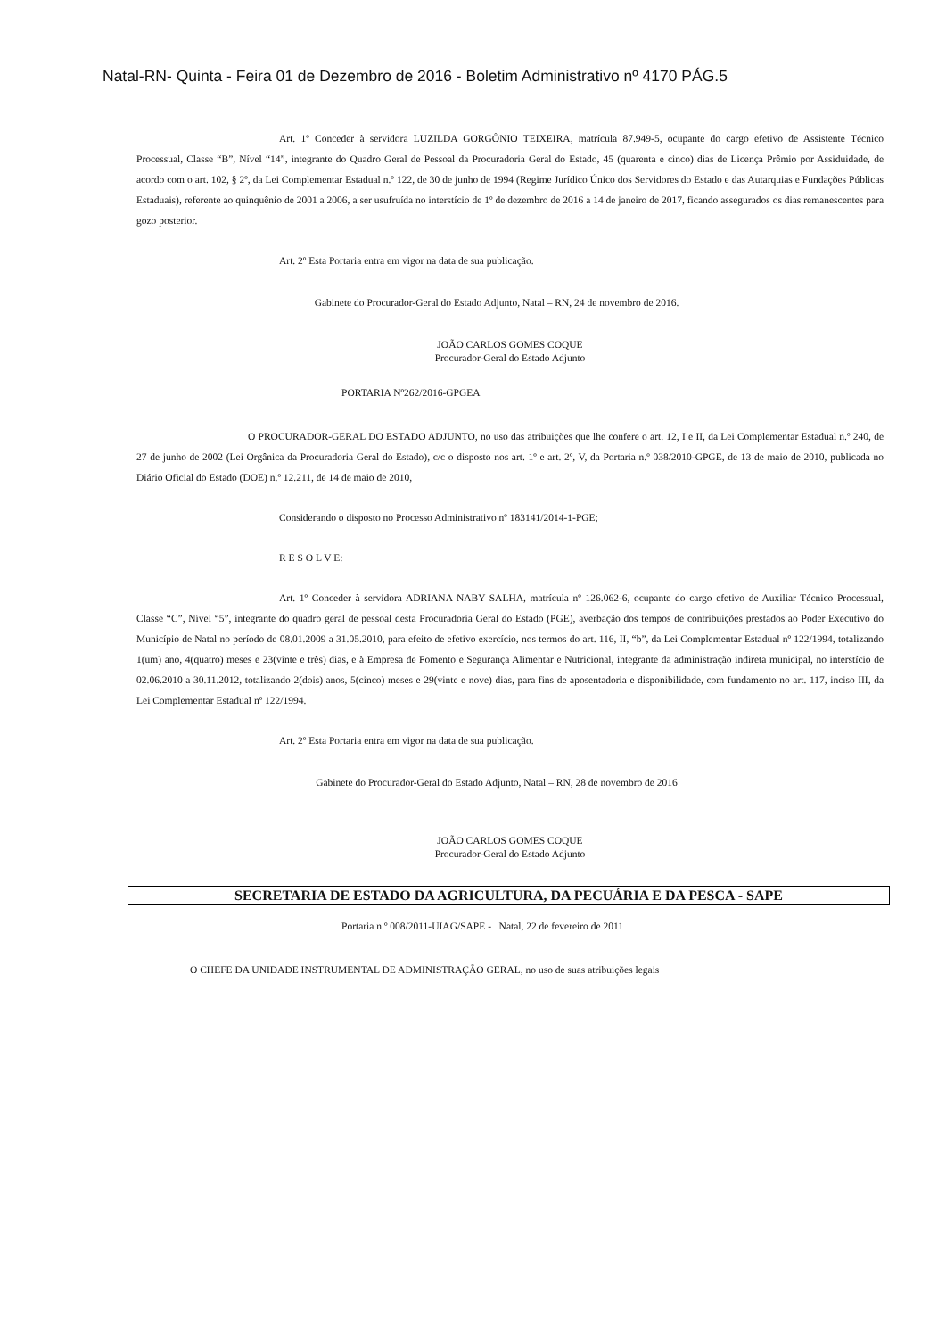Natal-RN- Quinta - Feira 01 de Dezembro de 2016 - Boletim Administrativo nº 4170 PÁG.5
Art. 1º Conceder à servidora LUZILDA GORGÔNIO TEIXEIRA, matrícula 87.949-5, ocupante do cargo efetivo de Assistente Técnico Processual, Classe “B”, Nível “14”, integrante do Quadro Geral de Pessoal da Procuradoria Geral do Estado, 45 (quarenta e cinco) dias de Licença Prêmio por Assiduidade, de acordo com o art. 102, § 2º, da Lei Complementar Estadual n.º 122, de 30 de junho de 1994 (Regime Jurídico Único dos Servidores do Estado e das Autarquias e Fundações Públicas Estaduais), referente ao quinquênio de 2001 a 2006, a ser usufruída no interstício de 1º de dezembro de 2016 a 14 de janeiro de 2017, ficando assegurados os dias remanescentes para gozo posterior.
Art. 2º Esta Portaria entra em vigor na data de sua publicação.
Gabinete do Procurador-Geral do Estado Adjunto, Natal – RN, 24 de novembro de 2016.
JOÃO CARLOS GOMES COQUE
Procurador-Geral do Estado Adjunto
PORTARIA Nº262/2016-GPGEA
O PROCURADOR-GERAL DO ESTADO ADJUNTO, no uso das atribuições que lhe confere o art. 12, I e II, da Lei Complementar Estadual n.º 240, de 27 de junho de 2002 (Lei Orgânica da Procuradoria Geral do Estado), c/c o disposto nos art. 1º e art. 2º, V, da Portaria n.º 038/2010-GPGE, de 13 de maio de 2010, publicada no Diário Oficial do Estado (DOE) n.º 12.211, de 14 de maio de 2010,
Considerando o disposto no Processo Administrativo nº 183141/2014-1-PGE;
R E S O L V E:
Art. 1º Conceder à servidora ADRIANA NABY SALHA, matrícula nº 126.062-6, ocupante do cargo efetivo de Auxiliar Técnico Processual, Classe “C”, Nível “5”, integrante do quadro geral de pessoal desta Procuradoria Geral do Estado (PGE), averbação dos tempos de contribuições prestados ao Poder Executivo do Município de Natal no período de 08.01.2009 a 31.05.2010, para efeito de efetivo exercício, nos termos do art. 116, II, “b”, da Lei Complementar Estadual nº 122/1994, totalizando 1(um) ano, 4(quatro) meses e 23(vinte e três) dias, e à Empresa de Fomento e Segurança Alimentar e Nutricional, integrante da administração indireta municipal, no interstício de 02.06.2010 a 30.11.2012, totalizando 2(dois) anos, 5(cinco) meses e 29(vinte e nove) dias, para fins de aposentadoria e disponibilidade, com fundamento no art. 117, inciso III, da Lei Complementar Estadual nº 122/1994.
Art. 2º Esta Portaria entra em vigor na data de sua publicação.
Gabinete do Procurador-Geral do Estado Adjunto, Natal – RN, 28 de novembro de 2016
JOÃO CARLOS GOMES COQUE
Procurador-Geral do Estado Adjunto
SECRETARIA DE ESTADO DA AGRICULTURA, DA PECUÁRIA E DA PESCA - SAPE
Portaria n.º 008/2011-UIAG/SAPE - Natal, 22 de fevereiro de 2011
O CHEFE DA UNIDADE INSTRUMENTAL DE ADMINISTRAÇÃO GERAL, no uso de suas atribuições legais